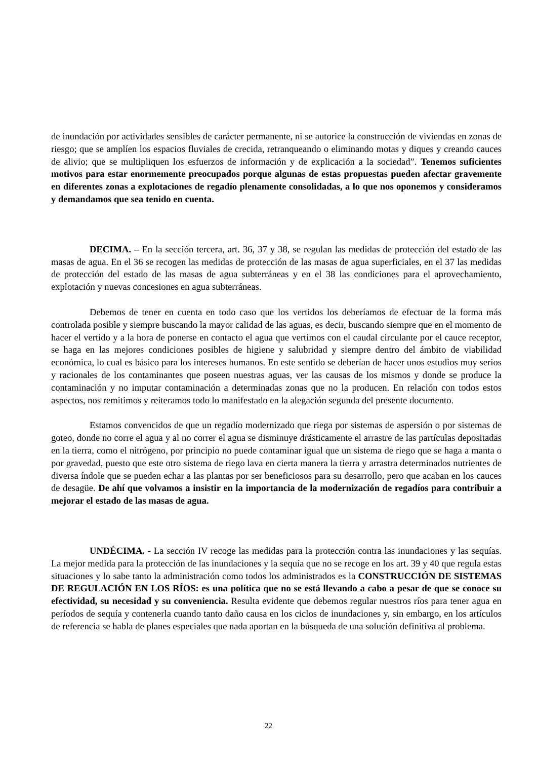de inundación por actividades sensibles de carácter permanente, ni se autorice la construcción de viviendas en zonas de riesgo; que se amplíen los espacios fluviales de crecida, retranqueando o eliminando motas y diques y creando cauces de alivio; que se multipliquen los esfuerzos de información y de explicación a la sociedad”. Tenemos suficientes motivos para estar enormemente preocupados porque algunas de estas propuestas pueden afectar gravemente en diferentes zonas a explotaciones de regadío plenamente consolidadas, a lo que nos oponemos y consideramos y demandamos que sea tenido en cuenta.
DECIMA. – En la sección tercera, art. 36, 37 y 38, se regulan las medidas de protección del estado de las masas de agua. En el 36 se recogen las medidas de protección de las masas de agua superficiales, en el 37 las medidas de protección del estado de las masas de agua subterráneas y en el 38 las condiciones para el aprovechamiento, explotación y nuevas concesiones en agua subterráneas.
Debemos de tener en cuenta en todo caso que los vertidos los deberíamos de efectuar de la forma más controlada posible y siempre buscando la mayor calidad de las aguas, es decir, buscando siempre que en el momento de hacer el vertido y a la hora de ponerse en contacto el agua que vertimos con el caudal circulante por el cauce receptor, se haga en las mejores condiciones posibles de higiene y salubridad y siempre dentro del ámbito de viabilidad económica, lo cual es básico para los intereses humanos. En este sentido se deberían de hacer unos estudios muy serios y racionales de los contaminantes que poseen nuestras aguas, ver las causas de los mismos y donde se produce la contaminación y no imputar contaminación a determinadas zonas que no la producen. En relación con todos estos aspectos, nos remitimos y reiteramos todo lo manifestado en la alegación segunda del presente documento.
Estamos convencidos de que un regadío modernizado que riega por sistemas de aspersión o por sistemas de goteo, donde no corre el agua y al no correr el agua se disminuye drásticamente el arrastre de las partículas depositadas en la tierra, como el nitrógeno, por principio no puede contaminar igual que un sistema de riego que se haga a manta o por gravedad, puesto que este otro sistema de riego lava en cierta manera la tierra y arrastra determinados nutrientes de diversa índole que se pueden echar a las plantas por ser beneficiosos para su desarrollo, pero que acaban en los cauces de desagüe. De ahí que volvamos a insistir en la importancia de la modernización de regadíos para contribuir a mejorar el estado de las masas de agua.
UNDÉCIMA. - La sección IV recoge las medidas para la protección contra las inundaciones y las sequías. La mejor medida para la protección de las inundaciones y la sequía que no se recoge en los art. 39 y 40 que regula estas situaciones y lo sabe tanto la administración como todos los administrados es la CONSTRUCCIÓN DE SISTEMAS DE REGULACIÓN EN LOS RÍOS: es una política que no se está llevando a cabo a pesar de que se conoce su efectividad, su necesidad y su conveniencia. Resulta evidente que debemos regular nuestros ríos para tener agua en períodos de sequía y contenerla cuando tanto daño causa en los ciclos de inundaciones y, sin embargo, en los artículos de referencia se habla de planes especiales que nada aportan en la búsqueda de una solución definitiva al problema.
22